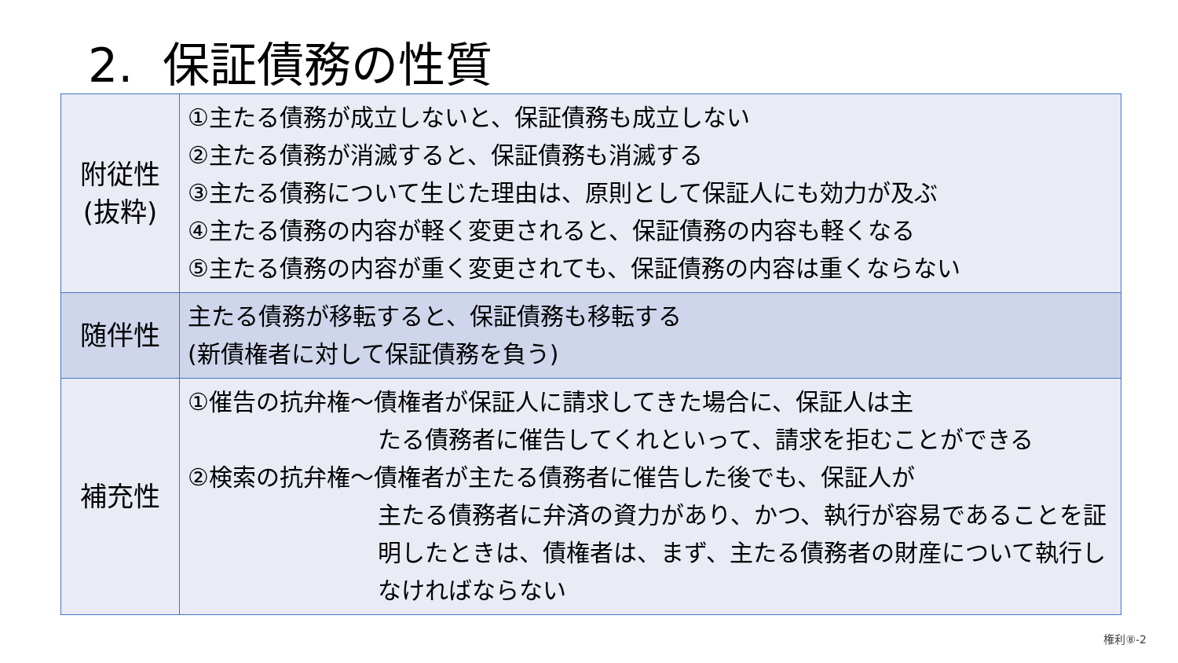2. 保証債務の性質
| 附従性 (抜粋) | ①主たる債務が成立しないと、保証債務も成立しない ②主たる債務が消滅すると、保証債務も消滅する ③主たる債務について生じた理由は、原則として保証人にも効力が及ぶ ④主たる債務の内容が軽く変更されると、保証債務の内容も軽くなる ⑤主たる債務の内容が重く変更されても、保証債務の内容は重くならない |
| 随伴性 | 主たる債務が移転すると、保証債務も移転する (新債権者に対して保証債務を負う) |
| 補充性 | ①催告の抗弁権～債権者が保証人に請求してきた場合に、保証人は主 たる債務者に催告してくれといって、請求を拒むことができる ②検索の抗弁権～債権者が主たる債務者に催告した後でも、保証人が 主たる債務者に弁済の資力があり、かつ、執行が容易であることを証明したときは、債権者は、まず、主たる債務者の財産について執行しなければならない |
権利⑧-2